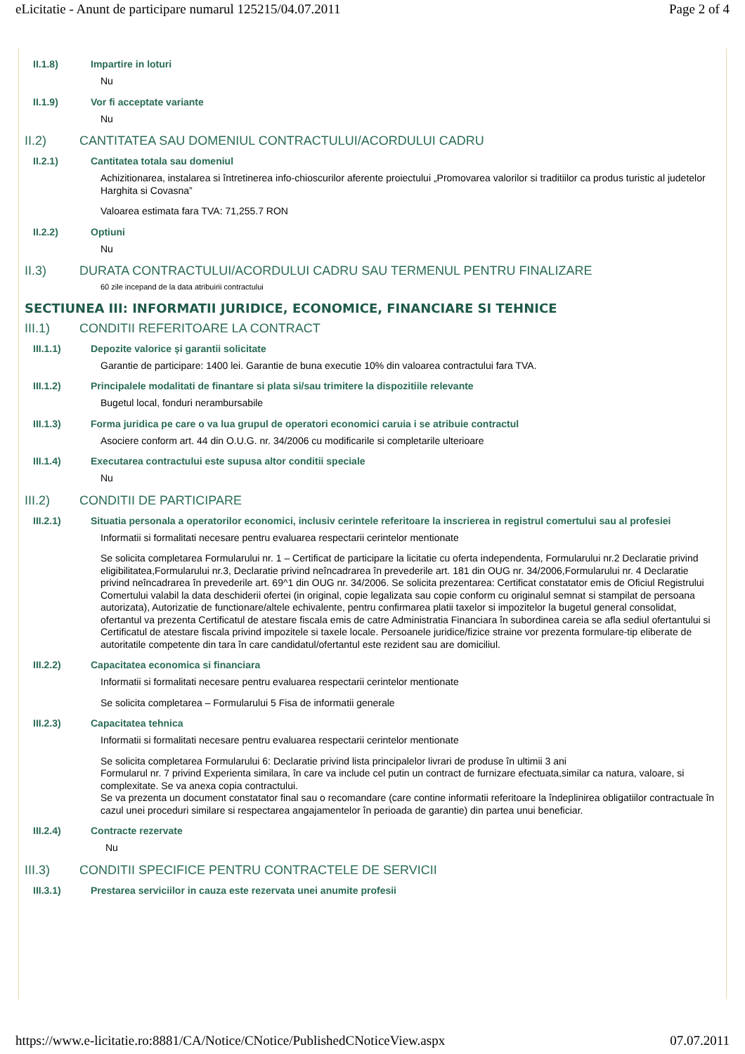eLicitatie - Anunt de participare numarul 125215/04.07.2011 Page 2 of 4
II.1.8) Impartire in loturi
Nu
II.1.9) Vor fi acceptate variante
Nu
II.2) CANTITATEA SAU DOMENIUL CONTRACTULUI/ACORDULUI CADRU
II.2.1) Cantitatea totala sau domeniul
Achizitionarea, instalarea si întretinerea info-chioscurilor aferente proiectului „Promovarea valorilor si traditiilor ca produs turistic al judetelor Harghita si Covasna”
Valoarea estimata fara TVA: 71,255.7 RON
II.2.2) Optiuni
Nu
II.3) DURATA CONTRACTULUI/ACORDULUI CADRU SAU TERMENUL PENTRU FINALIZARE
60 zile incepand de la data atribuirii contractului
SECTIUNEA III: INFORMATII JURIDICE, ECONOMICE, FINANCIARE SI TEHNICE
III.1) CONDITII REFERITOARE LA CONTRACT
III.1.1) Depozite valorice şi garantii solicitate
Garantie de participare: 1400 lei. Garantie de buna executie 10% din valoarea contractului fara TVA.
III.1.2) Principalele modalitati de finantare si plata si/sau trimitere la dispozitiile relevante
Bugetul local, fonduri nerambursabile
III.1.3) Forma juridica pe care o va lua grupul de operatori economici caruia i se atribuie contractul
Asociere conform art. 44 din O.U.G. nr. 34/2006 cu modificarile si completarile ulterioare
III.1.4) Executarea contractului este supusa altor conditii speciale
Nu
III.2) CONDITII DE PARTICIPARE
III.2.1) Situatia personala a operatorilor economici, inclusiv cerintele referitoare la inscrierea in registrul comertului sau al profesiei
Informatii si formalitati necesare pentru evaluarea respectarii cerintelor mentionate
Se solicita completarea Formularului nr. 1 – Certificat de participare la licitatie cu oferta independenta, Formularului nr.2 Declaratie privind eligibilitatea,Formularului nr.3, Declaratie privind neîncadrarea în prevederile art. 181 din OUG nr. 34/2006,Formularului nr. 4 Declaratie privind neîncadrarea în prevederile art. 69^1 din OUG nr. 34/2006. Se solicita prezentarea: Certificat constatator emis de Oficiul Registrului Comertului valabil la data deschiderii ofertei (in original, copie legalizata sau copie conform cu originalul semnat si stampilat de persoana autorizata), Autorizatie de functionare/altele echivalente, pentru confirmarea platii taxelor si impozitelor la bugetul general consolidat, ofertantul va prezenta Certificatul de atestare fiscala emis de catre Administratia Financiara în subordinea careia se afla sediul ofertantului si Certificatul de atestare fiscala privind impozitele si taxele locale. Persoanele juridice/fizice straine vor prezenta formulare-tip eliberate de autoritatile competente din tara în care candidatul/ofertantul este rezident sau are domiciliul.
III.2.2) Capacitatea economica si financiara
Informatii si formalitati necesare pentru evaluarea respectarii cerintelor mentionate
Se solicita completarea – Formularului 5 Fisa de informatii generale
III.2.3) Capacitatea tehnica
Informatii si formalitati necesare pentru evaluarea respectarii cerintelor mentionate
Se solicita completarea Formularului 6: Declaratie privind lista principalelor livrari de produse în ultimii 3 ani
Formularul nr. 7 privind Experienta similara, în care va include cel putin un contract de furnizare efectuata,similar ca natura, valoare, si complexitate. Se va anexa copia contractului.
Se va prezenta un document constatator final sau o recomandare (care contine informatii referitoare la îndeplinirea obligatiilor contractuale în cazul unei proceduri similare si respectarea angajamentelor în perioada de garantie) din partea unui beneficiar.
III.2.4) Contracte rezervate
Nu
III.3) CONDITII SPECIFICE PENTRU CONTRACTELE DE SERVICII
III.3.1) Prestarea serviciilor in cauza este rezervata unei anumite profesii
https://www.e-licitatie.ro:8881/CA/Notice/CNotice/PublishedCNoticeView.aspx 07.07.2011